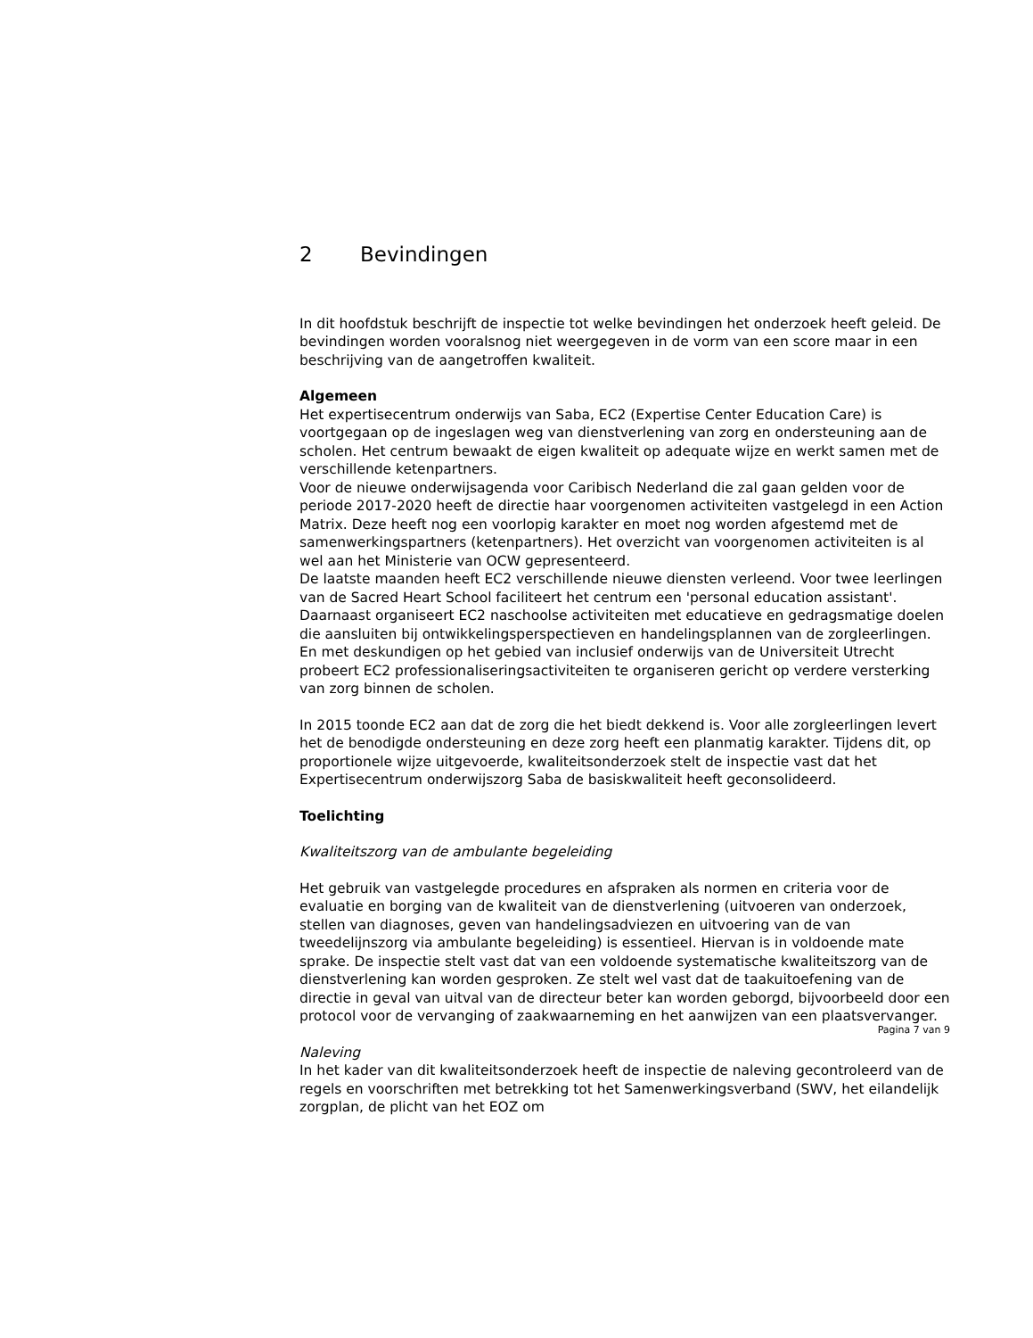2 Bevindingen
In dit hoofdstuk beschrijft de inspectie tot welke bevindingen het onderzoek heeft geleid. De bevindingen worden vooralsnog niet weergegeven in de vorm van een score maar in een beschrijving van de aangetroffen kwaliteit.
Algemeen
Het expertisecentrum onderwijs van Saba, EC2 (Expertise Center Education Care) is voortgegaan op de ingeslagen weg van dienstverlening van zorg en ondersteuning aan de scholen. Het centrum bewaakt de eigen kwaliteit op adequate wijze en werkt samen met de verschillende ketenpartners.
Voor de nieuwe onderwijsagenda voor Caribisch Nederland die zal gaan gelden voor de periode 2017-2020 heeft de directie haar voorgenomen activiteiten vastgelegd in een Action Matrix. Deze heeft nog een voorlopig karakter en moet nog worden afgestemd met de samenwerkingspartners (ketenpartners). Het overzicht van voorgenomen activiteiten is al wel aan het Ministerie van OCW gepresenteerd.
De laatste maanden heeft EC2 verschillende nieuwe diensten verleend. Voor twee leerlingen van de Sacred Heart School faciliteert het centrum een 'personal education assistant'. Daarnaast organiseert EC2 naschoolse activiteiten met educatieve en gedragsmatige doelen die aansluiten bij ontwikkelingsperspectieven en handelingsplannen van de zorgleerlingen. En met deskundigen op het gebied van inclusief onderwijs van de Universiteit Utrecht probeert EC2 professionaliseringsactiviteiten te organiseren gericht op verdere versterking van zorg binnen de scholen.
In 2015 toonde EC2 aan dat de zorg die het biedt dekkend is. Voor alle zorgleerlingen levert het de benodigde ondersteuning en deze zorg heeft een planmatig karakter. Tijdens dit, op proportionele wijze uitgevoerde, kwaliteitsonderzoek stelt de inspectie vast dat het Expertisecentrum onderwijszorg Saba de basiskwaliteit heeft geconsolideerd.
Toelichting
Kwaliteitszorg van de ambulante begeleiding
Het gebruik van vastgelegde procedures en afspraken als normen en criteria voor de evaluatie en borging van de kwaliteit van de dienstverlening (uitvoeren van onderzoek, stellen van diagnoses, geven van handelingsadviezen en uitvoering van de van tweedelijnszorg via ambulante begeleiding) is essentieel. Hiervan is in voldoende mate sprake. De inspectie stelt vast dat van een voldoende systematische kwaliteitszorg van de dienstverlening kan worden gesproken. Ze stelt wel vast dat de taakuitoefening van de directie in geval van uitval van de directeur beter kan worden geborgd, bijvoorbeeld door een protocol voor de vervanging of zaakwaarneming en het aanwijzen van een plaatsvervanger.
Naleving
In het kader van dit kwaliteitsonderzoek heeft de inspectie de naleving gecontroleerd van de regels en voorschriften met betrekking tot het Samenwerkingsverband (SWV, het eilandelijk zorgplan, de plicht van het EOZ om
Pagina 7 van 9